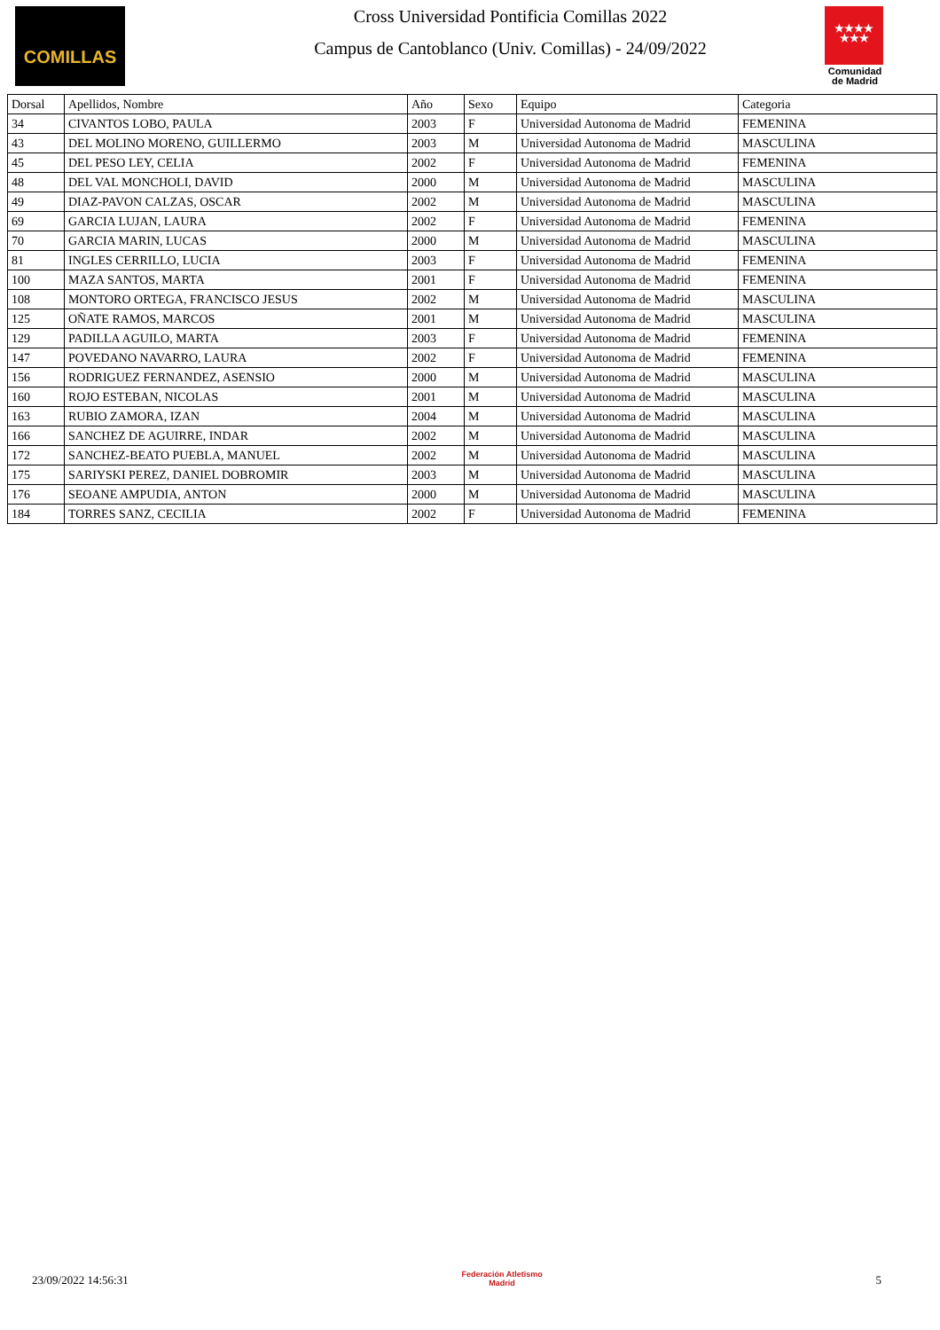COMILLAS
Cross Universidad Pontificia Comillas 2022
Campus de Cantoblanco (Univ. Comillas) - 24/09/2022
★★★★
★★★
Comunidad de Madrid
| Dorsal | Apellidos, Nombre | Año | Sexo | Equipo | Categoria |
| --- | --- | --- | --- | --- | --- |
| 34 | CIVANTOS LOBO, PAULA | 2003 | F | Universidad Autonoma de Madrid | FEMENINA |
| 43 | DEL MOLINO MORENO, GUILLERMO | 2003 | M | Universidad Autonoma de Madrid | MASCULINA |
| 45 | DEL PESO LEY, CELIA | 2002 | F | Universidad Autonoma de Madrid | FEMENINA |
| 48 | DEL VAL MONCHOLI, DAVID | 2000 | M | Universidad Autonoma de Madrid | MASCULINA |
| 49 | DIAZ-PAVON CALZAS, OSCAR | 2002 | M | Universidad Autonoma de Madrid | MASCULINA |
| 69 | GARCIA LUJAN, LAURA | 2002 | F | Universidad Autonoma de Madrid | FEMENINA |
| 70 | GARCIA MARIN, LUCAS | 2000 | M | Universidad Autonoma de Madrid | MASCULINA |
| 81 | INGLES CERRILLO, LUCIA | 2003 | F | Universidad Autonoma de Madrid | FEMENINA |
| 100 | MAZA SANTOS, MARTA | 2001 | F | Universidad Autonoma de Madrid | FEMENINA |
| 108 | MONTORO ORTEGA, FRANCISCO JESUS | 2002 | M | Universidad Autonoma de Madrid | MASCULINA |
| 125 | OÑATE RAMOS, MARCOS | 2001 | M | Universidad Autonoma de Madrid | MASCULINA |
| 129 | PADILLA AGUILO, MARTA | 2003 | F | Universidad Autonoma de Madrid | FEMENINA |
| 147 | POVEDANO NAVARRO, LAURA | 2002 | F | Universidad Autonoma de Madrid | FEMENINA |
| 156 | RODRIGUEZ FERNANDEZ, ASENSIO | 2000 | M | Universidad Autonoma de Madrid | MASCULINA |
| 160 | ROJO ESTEBAN, NICOLAS | 2001 | M | Universidad Autonoma de Madrid | MASCULINA |
| 163 | RUBIO ZAMORA, IZAN | 2004 | M | Universidad Autonoma de Madrid | MASCULINA |
| 166 | SANCHEZ DE AGUIRRE, INDAR | 2002 | M | Universidad Autonoma de Madrid | MASCULINA |
| 172 | SANCHEZ-BEATO PUEBLA, MANUEL | 2002 | M | Universidad Autonoma de Madrid | MASCULINA |
| 175 | SARIYSKI PEREZ, DANIEL DOBROMIR | 2003 | M | Universidad Autonoma de Madrid | MASCULINA |
| 176 | SEOANE AMPUDIA, ANTON | 2000 | M | Universidad Autonoma de Madrid | MASCULINA |
| 184 | TORRES SANZ, CECILIA | 2002 | F | Universidad Autonoma de Madrid | FEMENINA |
23/09/2022 14:56:31
Federación Atletismo
Madrid
5